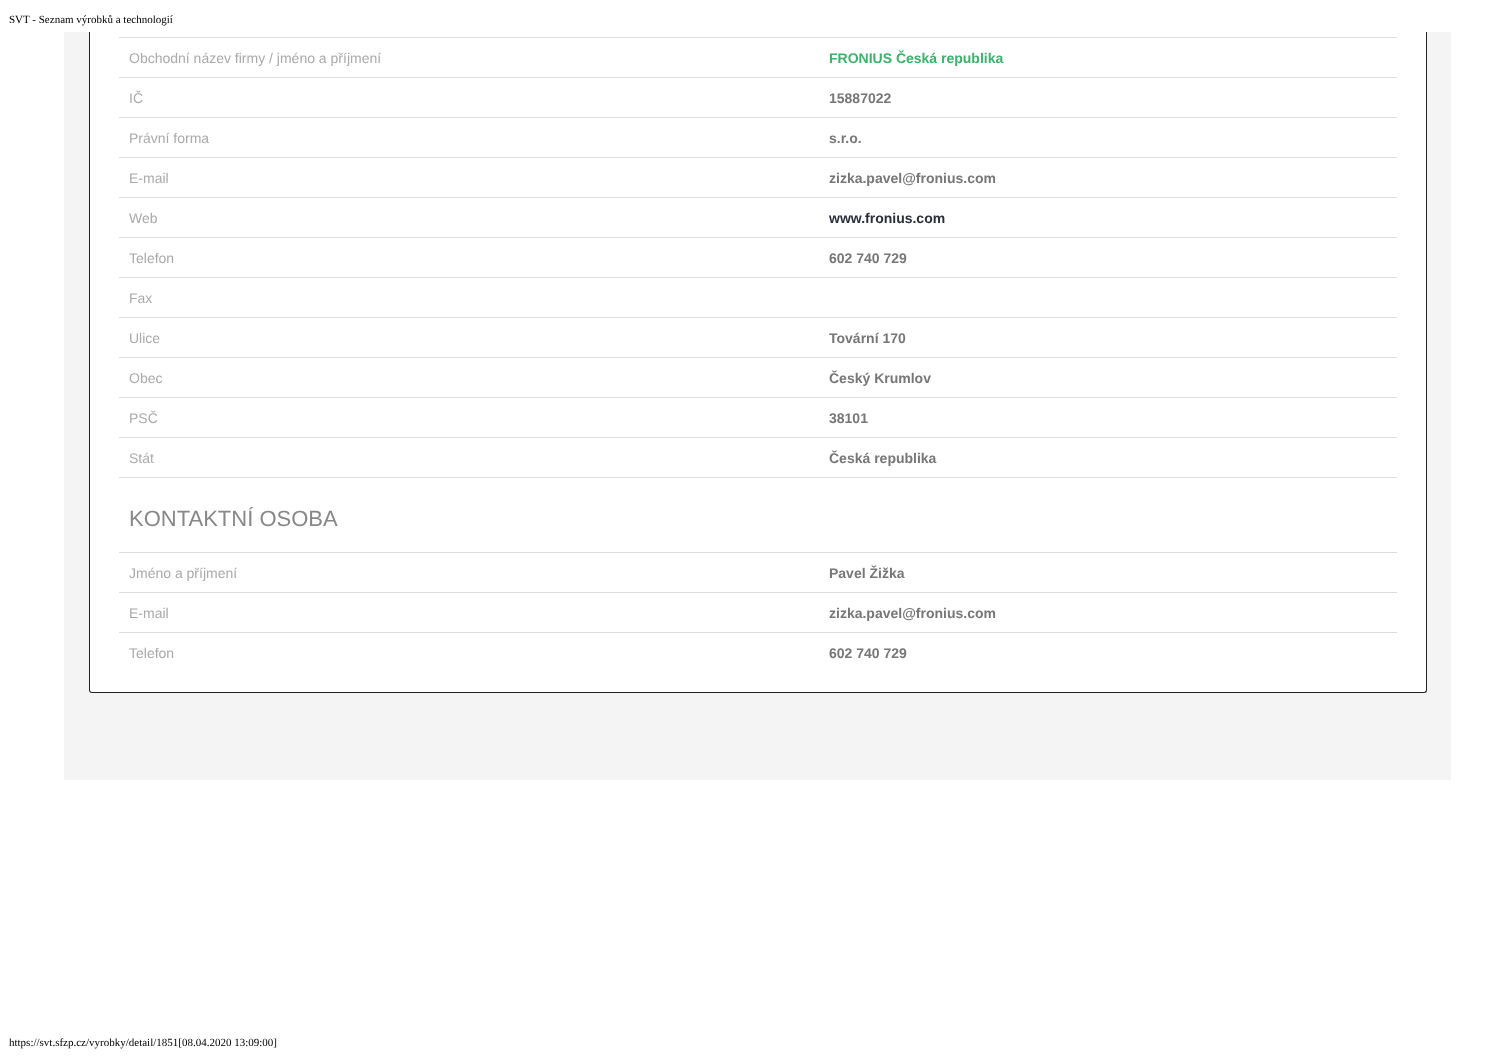SVT - Seznam výrobků a technologií
| Obchodní název firmy / jméno a příjmení | FRONIUS Česká republika |
| IČ | 15887022 |
| Právní forma | s.r.o. |
| E-mail | zizka.pavel@fronius.com |
| Web | www.fronius.com |
| Telefon | 602 740 729 |
| Fax | |
| Ulice | Tovární 170 |
| Obec | Český Krumlov |
| PSČ | 38101 |
| Stát | Česká republika |
KONTAKTNÍ OSOBA
| Jméno a příjmení | Pavel Žižka |
| E-mail | zizka.pavel@fronius.com |
| Telefon | 602 740 729 |
https://svt.sfzp.cz/vyrobky/detail/1851[08.04.2020 13:09:00]